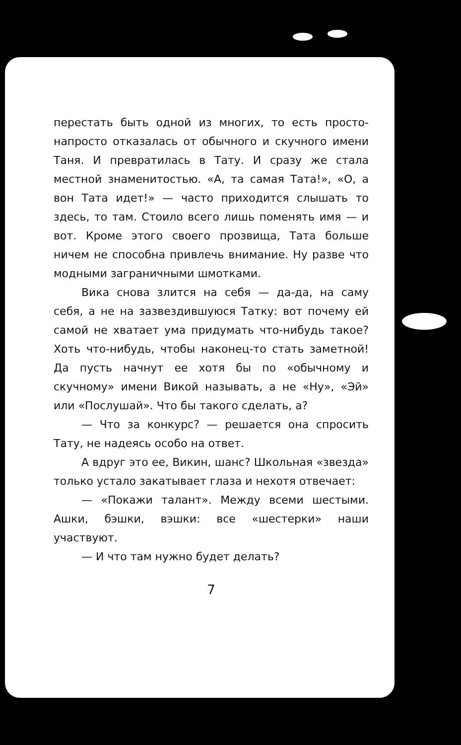перестать быть одной из многих, то есть просто-напросто отказалась от обычного и скучного имени Таня. И превратилась в Тату. И сразу же стала местной знаменитостью. «А, та самая Тата!», «О, а вон Тата идет!» — часто приходится слышать то здесь, то там. Стоило всего лишь поменять имя — и вот. Кроме этого своего прозвища, Тата больше ничем не способна привлечь внимание. Ну разве что модными заграничными шмотками.
Вика снова злится на себя — да-да, на саму себя, а не на зазвездившуюся Татку: вот почему ей самой не хватает ума придумать что-нибудь такое? Хоть что-нибудь, чтобы наконец-то стать заметной! Да пусть начнут ее хотя бы по «обычному и скучному» имени Викой называть, а не «Ну», «Эй» или «Послушай». Что бы такого сделать, а?
— Что за конкурс? — решается она спросить Тату, не надеясь особо на ответ.
А вдруг это ее, Викин, шанс? Школьная «звезда» только устало закатывает глаза и нехотя отвечает:
— «Покажи талант». Между всеми шестыми. Ашки, бэшки, вэшки: все «шестерки» наши участвуют.
— И что там нужно будет делать?
7